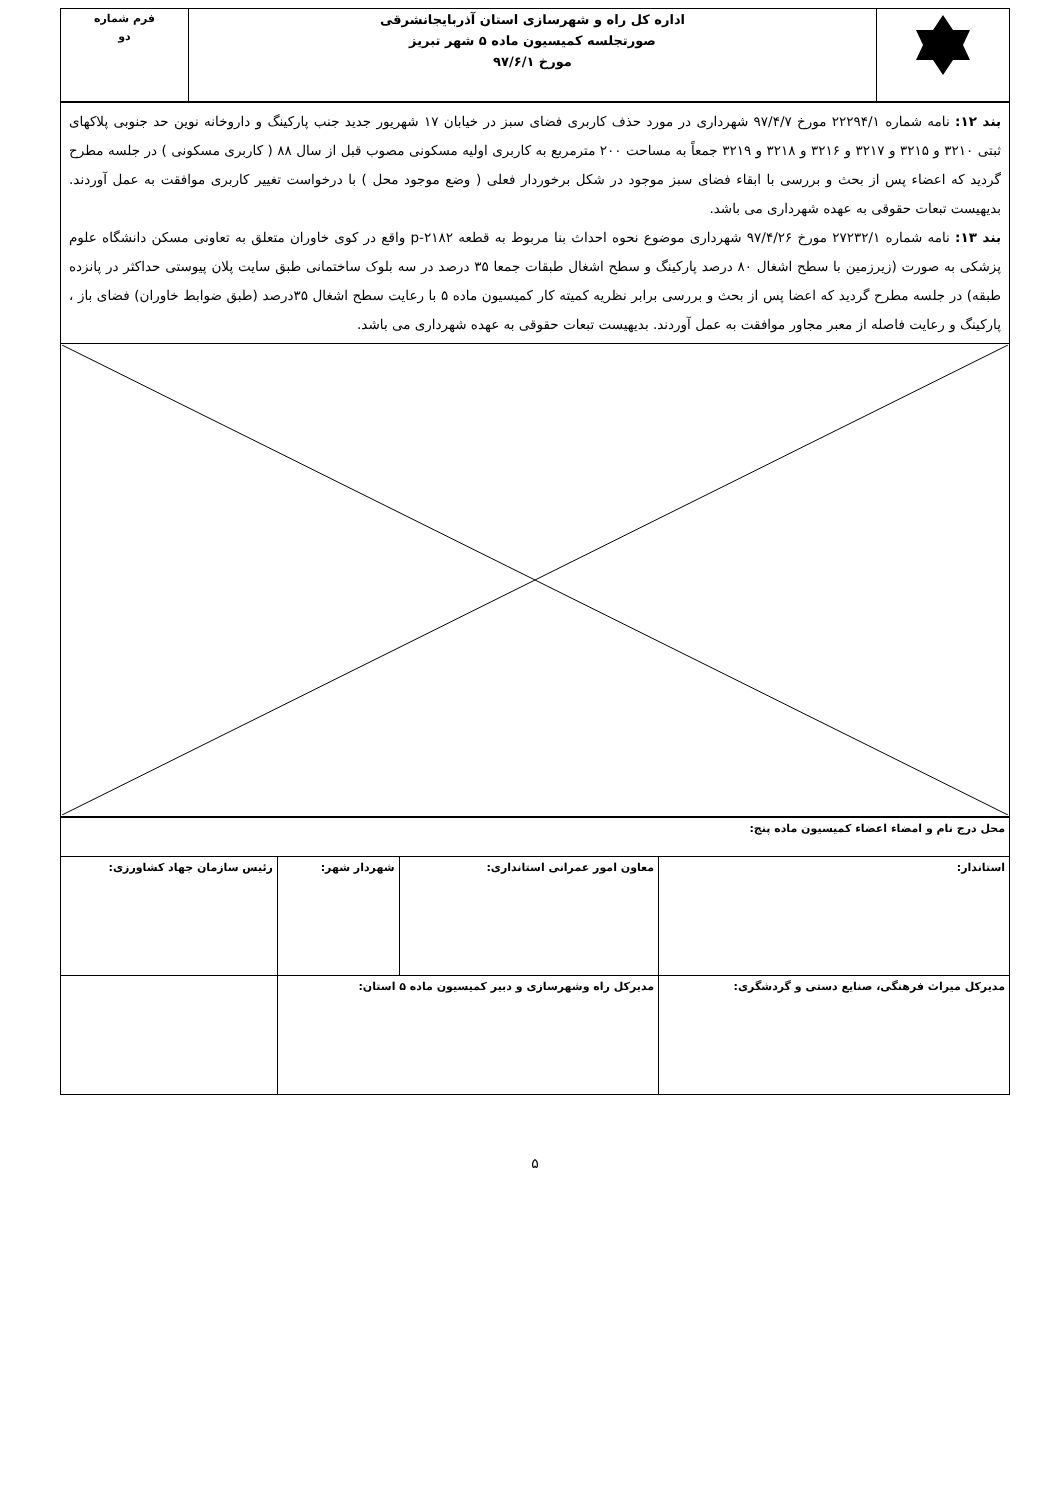| | اداره کل راه و شهرسازی استان آذربایجانشرقی صورتجلسه کمیسیون ماده ۵ شهر تبریز مورخ ۹۷/۶/۱ | فرم شماره دو |
| بند ۱۲: نامه شماره ۲۲۲۹۴/۱ مورخ ۹۷/۴/۷ شهرداری در مورد حذف کاربری فضای سبز در خیابان ۱۷ شهریور جدید جنب پارکینگ و داروخانه نوین حد جنوبی پلاکهای ثبتی ۳۲۱۰ و ۳۲۱۵ و ۳۲۱۷ و ۳۲۱۶ و ۳۲۱۸ و ۳۲۱۹ جمعاً به مساحت ۲۰۰ مترمربع به کاربری اولیه مسکونی مصوب قبل از سال ۸۸ ( کاربری مسکونی ) در جلسه مطرح گردید که اعضاء پس از بحث و بررسی با ابقاء فضای سبز موجود در شکل برخوردار فعلی ( وضع موجود محل ) با درخواست تغییر کاربری موافقت به عمل آوردند. بدیهیست تبعات حقوقی به عهده شهرداری می باشد. بند ۱۳: نامه شماره ۲۷۲۳۲/۱ مورخ ۹۷/۴/۲۶ شهرداری موضوع نحوه احداث بنا مربوط به قطعه p-۲۱۸۲ واقع در کوی خاوران متعلق به تعاونی مسکن دانشگاه علوم پزشکی به صورت (زیرزمین با سطح اشغال ۸۰ درصد پارکینگ و سطح اشغال طبقات جمعا ۳۵ درصد در سه بلوک ساختمانی طبق سایت پلان پیوستی حداکثر در پانزده طبقه) در جلسه مطرح گردید که اعضا پس از بحث و بررسی برابر نظریه کمیته کار کمیسیون ماده ۵ با رعایت سطح اشغال ۳۵درصد (طبق ضوابط خاوران) فضای باز ، پارکینگ و رعایت فاصله از معبر مجاور موافقت به عمل آوردند. بدیهیست تبعات حقوقی به عهده شهرداری می باشد. |
| محل درج نام و امضاء اعضاء کمیسیون ماده پنج: | | | |
| استاندار: | معاون امور عمرانی استانداری: | شهردار شهر: | رئیس سازمان جهاد کشاورزی: |
| مدیرکل میراث فرهنگی، صنایع دستی و گردشگری: | مدیرکل راه وشهرسازی و دبیر کمیسیون ماده ۵ استان: | | |
۵